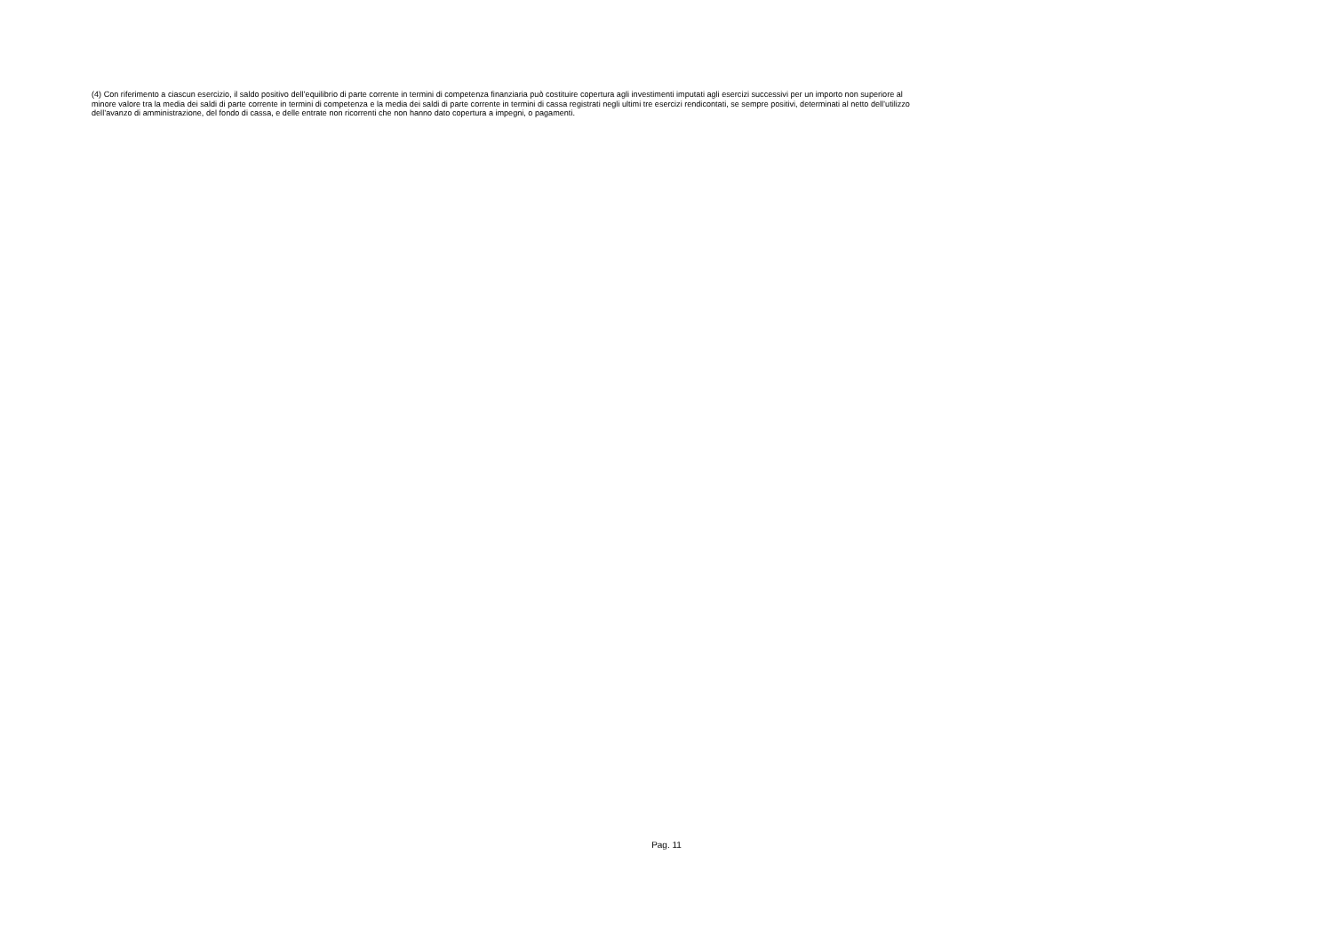(4) Con riferimento a ciascun esercizio, il saldo positivo dell’equilibrio di parte corrente in termini di competenza finanziaria può costituire copertura agli investimenti imputati agli esercizi successivi per un importo non superiore al minore valore tra la media dei saldi di parte corrente in termini di competenza e la media dei saldi di parte corrente in termini di cassa registrati negli ultimi tre esercizi rendicontati, se sempre positivi, determinati al netto dell’utilizzo dell’avanzo di amministrazione, del fondo di cassa, e delle entrate non ricorrenti che non hanno dato copertura a impegni, o pagamenti.
Pag. 11